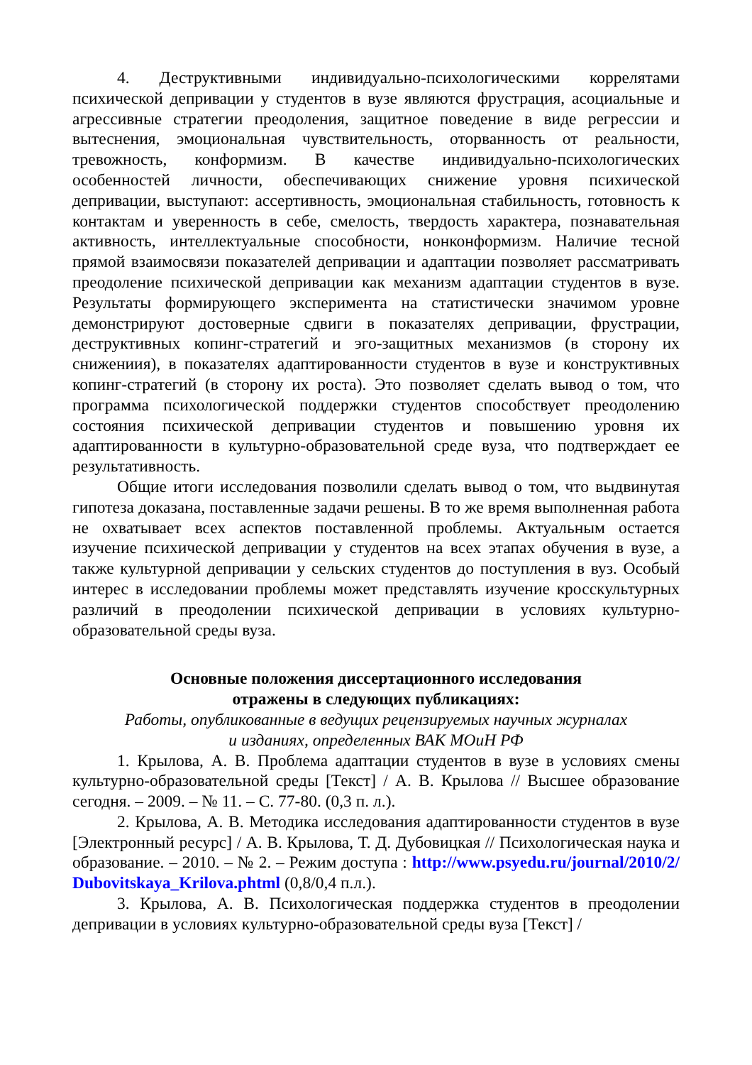4. Деструктивными индивидуально-психологическими коррелятами психической депривации у студентов в вузе являются фрустрация, асоциальные и агрессивные стратегии преодоления, защитное поведение в виде регрессии и вытеснения, эмоциональная чувствительность, оторванность от реальности, тревожность, конформизм. В качестве индивидуально-психологических особенностей личности, обеспечивающих снижение уровня психической депривации, выступают: ассертивность, эмоциональная стабильность, готовность к контактам и уверенность в себе, смелость, твердость характера, познавательная активность, интеллектуальные способности, нонконформизм. Наличие тесной прямой взаимосвязи показателей депривации и адаптации позволяет рассматривать преодоление психической депривации как механизм адаптации студентов в вузе. Результаты формирующего эксперимента на статистически значимом уровне демонстрируют достоверные сдвиги в показателях депривации, фрустрации, деструктивных копинг-стратегий и эго-защитных механизмов (в сторону их снижениия), в показателях адаптированности студентов в вузе и конструктивных копинг-стратегий (в сторону их роста). Это позволяет сделать вывод о том, что программа психологической поддержки студентов способствует преодолению состояния психической депривации студентов и повышению уровня их адаптированности в культурно-образовательной среде вуза, что подтверждает ее результативность.
Общие итоги исследования позволили сделать вывод о том, что выдвинутая гипотеза доказана, поставленные задачи решены. В то же время выполненная работа не охватывает всех аспектов поставленной проблемы. Актуальным остается изучение психической депривации у студентов на всех этапах обучения в вузе, а также культурной депривации у сельских студентов до поступления в вуз. Особый интерес в исследовании проблемы может представлять изучение кросскультурных различий в преодолении психической депривации в условиях культурно-образовательной среды вуза.
Основные положения диссертационного исследования
отражены в следующих публикациях:
Работы, опубликованные в ведущих рецензируемых научных журналах
и изданиях, определенных ВАК МОиН РФ
1. Крылова, А. В. Проблема адаптации студентов в вузе в условиях смены культурно-образовательной среды [Текст] / А. В. Крылова // Высшее образование сегодня. – 2009. – № 11. – С. 77-80. (0,3 п. л.).
2. Крылова, А. В. Методика исследования адаптированности студентов в вузе [Электронный ресурс] / А. В. Крылова, Т. Д. Дубовицкая // Психологическая наука и образование. – 2010. – № 2. – Режим доступа : http://www.psyedu.ru/journal/2010/2/ Dubovitskaya_Krilova.phtml (0,8/0,4 п.л.).
3. Крылова, А. В. Психологическая поддержка студентов в преодолении депривации в условиях культурно-образовательной среды вуза [Текст] /